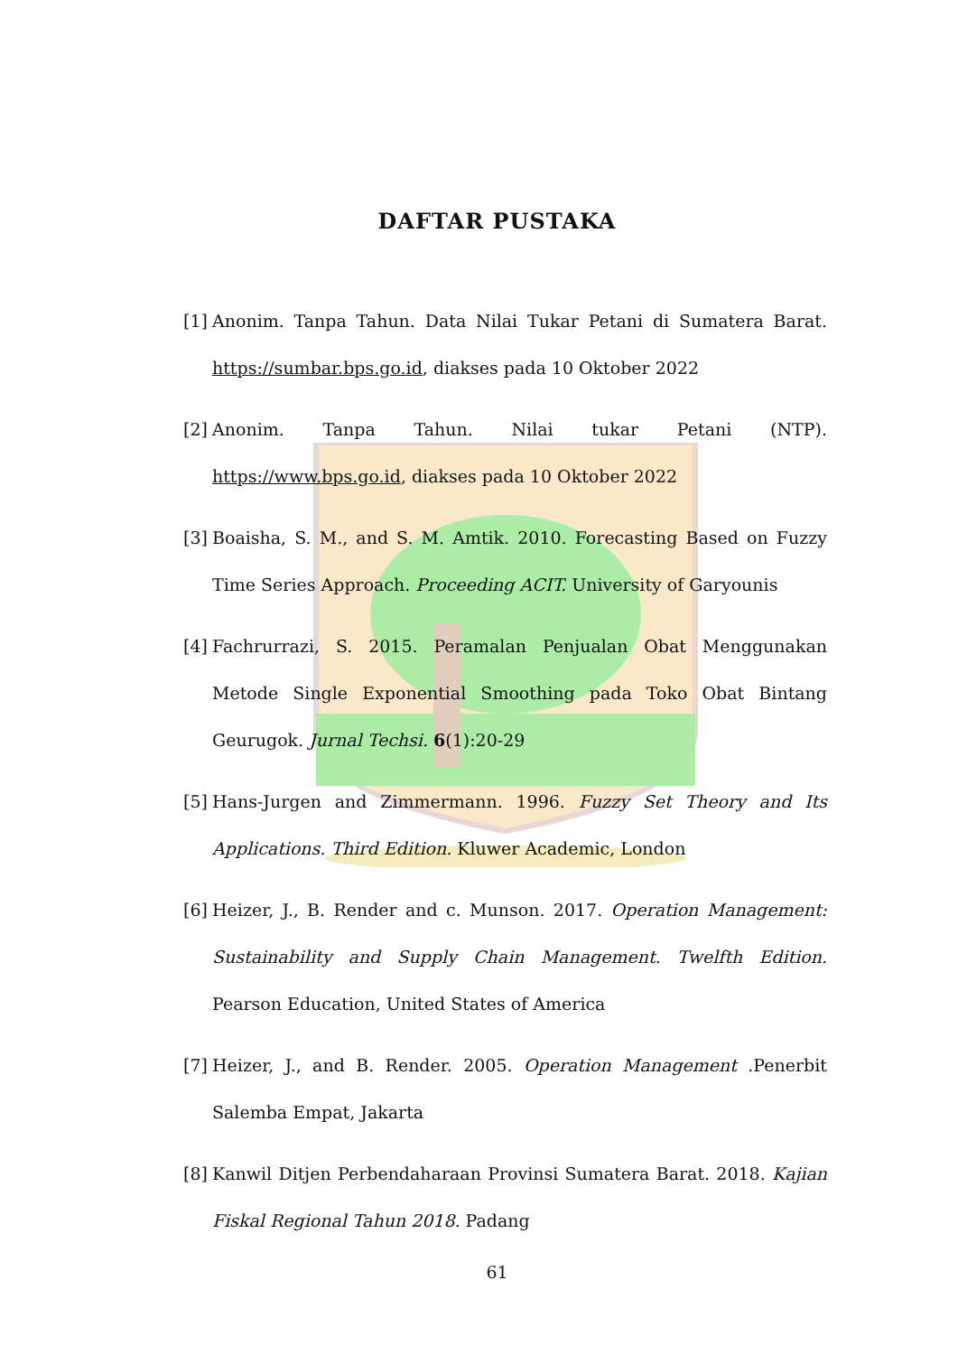DAFTAR PUSTAKA
[1] Anonim. Tanpa Tahun. Data Nilai Tukar Petani di Sumatera Barat. https://sumbar.bps.go.id, diakses pada 10 Oktober 2022
[2] Anonim. Tanpa Tahun. Nilai tukar Petani (NTP). https://www.bps.go.id, diakses pada 10 Oktober 2022
[3] Boaisha, S. M., and S. M. Amtik. 2010. Forecasting Based on Fuzzy Time Series Approach. Proceeding ACIT. University of Garyounis
[4] Fachrurrazi, S. 2015. Peramalan Penjualan Obat Menggunakan Metode Single Exponential Smoothing pada Toko Obat Bintang Geurugok. Jurnal Techsi. 6(1):20-29
[5] Hans-Jurgen and Zimmermann. 1996. Fuzzy Set Theory and Its Applications. Third Edition. Kluwer Academic, London
[6] Heizer, J., B. Render and c. Munson. 2017. Operation Management: Sustainability and Supply Chain Management. Twelfth Edition. Pearson Education, United States of America
[7] Heizer, J., and B. Render. 2005. Operation Management .Penerbit Salemba Empat, Jakarta
[8] Kanwil Ditjen Perbendaharaan Provinsi Sumatera Barat. 2018. Kajian Fiskal Regional Tahun 2018. Padang
61